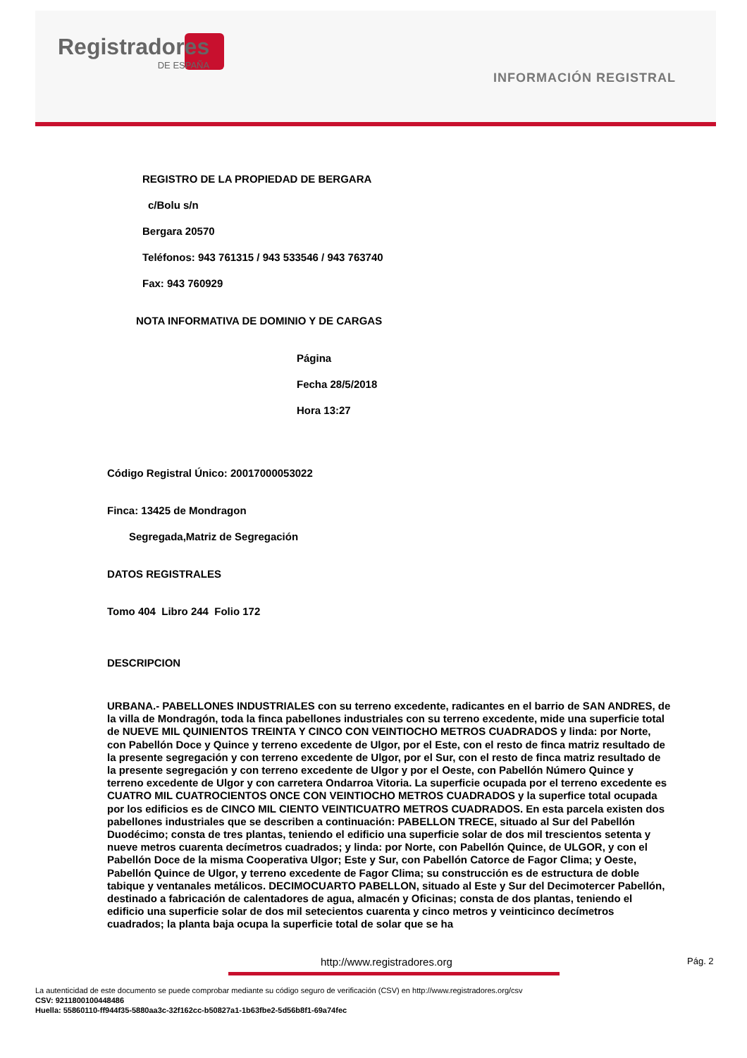Registradores
DE ESPAÑA
INFORMACIÓN REGISTRAL
REGISTRO DE LA PROPIEDAD DE BERGARA
c/Bolu s/n
Bergara 20570
Teléfonos: 943 761315 / 943 533546 / 943 763740
Fax: 943 760929
NOTA INFORMATIVA DE DOMINIO Y DE CARGAS
Página
Fecha 28/5/2018
Hora 13:27
Código Registral Único: 20017000053022
Finca: 13425 de Mondragon
Segregada,Matriz de Segregación
DATOS REGISTRALES
Tomo 404 Libro 244 Folio 172
DESCRIPCION
URBANA.- PABELLONES INDUSTRIALES con su terreno excedente, radicantes en el barrio de SAN ANDRES, de la villa de Mondragón, toda la finca pabellones industriales con su terreno excedente, mide una superficie total de NUEVE MIL QUINIENTOS TREINTA Y CINCO CON VEINTIOCHO METROS CUADRADOS y linda: por Norte, con Pabellón Doce y Quince y terreno excedente de Ulgor, por el Este, con el resto de finca matriz resultado de la presente segregación y con terreno excedente de Ulgor, por el Sur, con el resto de finca matriz resultado de la presente segregación y con terreno excedente de Ulgor y por el Oeste, con Pabellón Número Quince y terreno excedente de Ulgor y con carretera Ondarroa Vitoria. La superficie ocupada por el terreno excedente es CUATRO MIL CUATROCIENTOS ONCE CON VEINTIOCHO METROS CUADRADOS y la superfice total ocupada por los edificios es de CINCO MIL CIENTO VEINTICUATRO METROS CUADRADOS. En esta parcela existen dos pabellones industriales que se describen a continuación: PABELLON TRECE, situado al Sur del Pabellón Duodécimo; consta de tres plantas, teniendo el edificio una superficie solar de dos mil trescientos setenta y nueve metros cuarenta decímetros cuadrados; y linda: por Norte, con Pabellón Quince, de ULGOR, y con el Pabellón Doce de la misma Cooperativa Ulgor; Este y Sur, con Pabellón Catorce de Fagor Clima; y Oeste, Pabellón Quince de Ulgor, y terreno excedente de Fagor Clima; su construcción es de estructura de doble tabique y ventanales metálicos. DECIMOCUARTO PABELLON, situado al Este y Sur del Decimotercer Pabellón, destinado a fabricación de calentadores de agua, almacén y Oficinas; consta de dos plantas, teniendo el edificio una superficie solar de dos mil setecientos cuarenta y cinco metros y veinticinco decímetros cuadrados; la planta baja ocupa la superficie total de solar que se ha
http://www.registradores.org Pág. 2
La autenticidad de este documento se puede comprobar mediante su código seguro de verificación (CSV) en http://www.registradores.org/csv
CSV: 9211800100448486
Huella: 55860110-ff944f35-5880aa3c-32f162cc-b50827a1-1b63fbe2-5d56b8f1-69a74fec